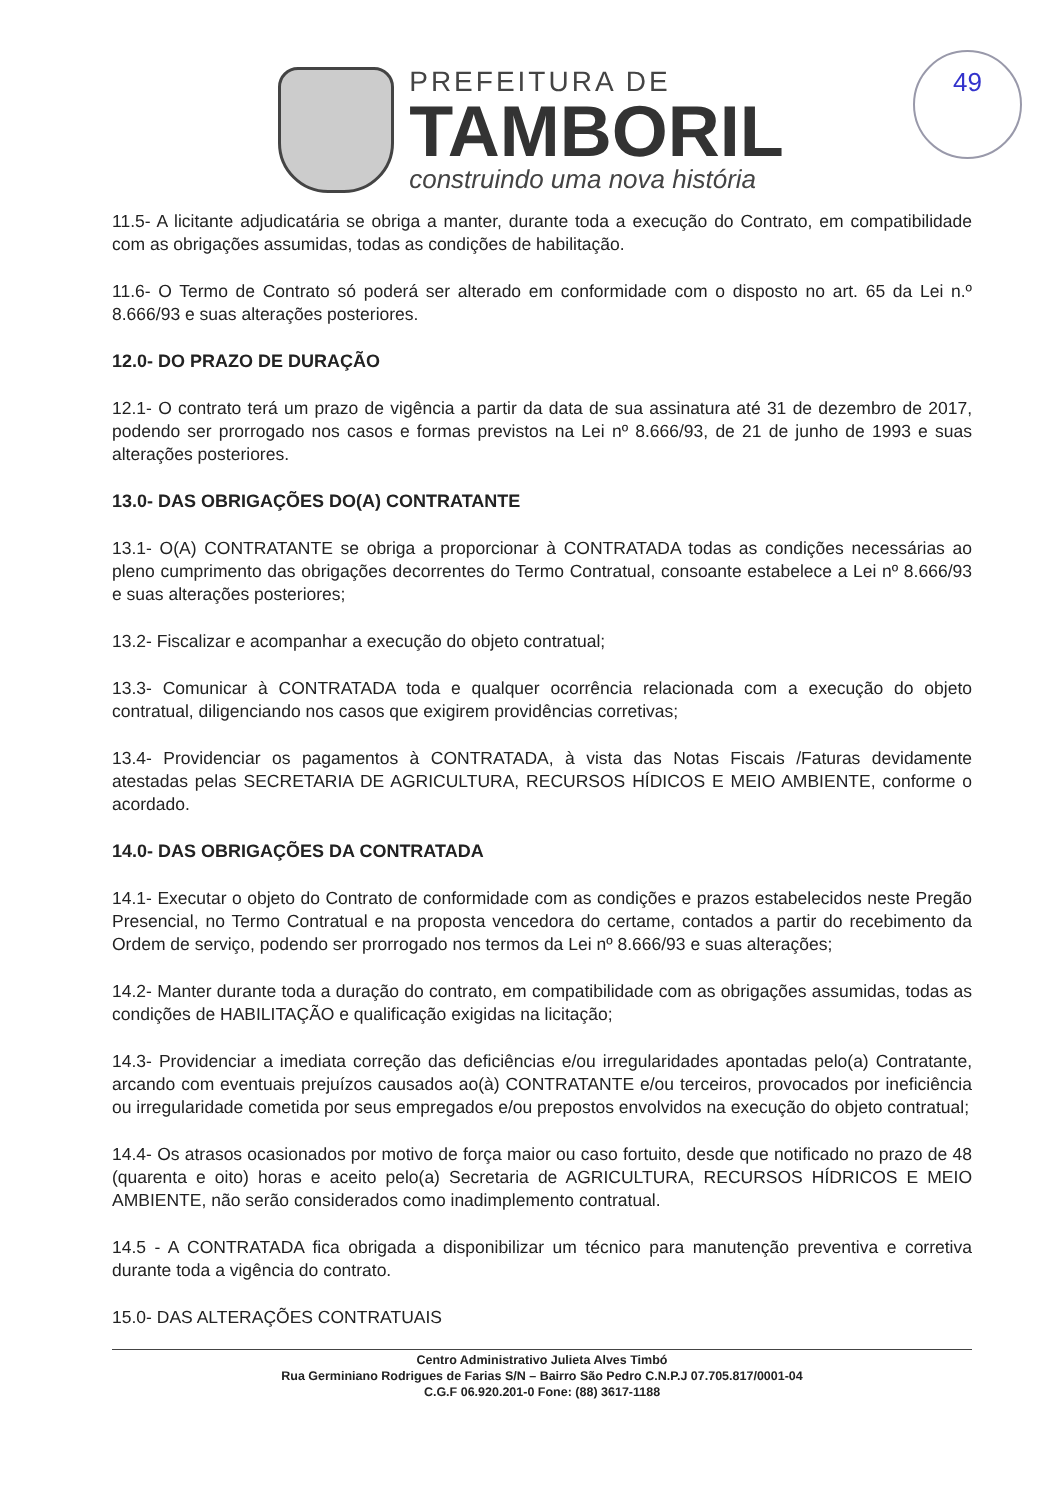49
PREFEITURA DE
TAMBORIL
construindo uma nova história
11.5- A licitante adjudicatária se obriga a manter, durante toda a execução do Contrato, em compatibilidade com as obrigações assumidas, todas as condições de habilitação.
11.6- O Termo de Contrato só poderá ser alterado em conformidade com o disposto no art. 65 da Lei n.º 8.666/93 e suas alterações posteriores.
12.0- DO PRAZO DE DURAÇÃO
12.1- O contrato terá um prazo de vigência a partir da data de sua assinatura até 31 de dezembro de 2017, podendo ser prorrogado nos casos e formas previstos na Lei nº 8.666/93, de 21 de junho de 1993 e suas alterações posteriores.
13.0- DAS OBRIGAÇÕES DO(A) CONTRATANTE
13.1- O(A) CONTRATANTE se obriga a proporcionar à CONTRATADA todas as condições necessárias ao pleno cumprimento das obrigações decorrentes do Termo Contratual, consoante estabelece a Lei nº 8.666/93 e suas alterações posteriores;
13.2- Fiscalizar e acompanhar a execução do objeto contratual;
13.3- Comunicar à CONTRATADA toda e qualquer ocorrência relacionada com a execução do objeto contratual, diligenciando nos casos que exigirem providências corretivas;
13.4- Providenciar os pagamentos à CONTRATADA, à vista das Notas Fiscais /Faturas devidamente atestadas pelas SECRETARIA DE AGRICULTURA, RECURSOS HÍDICOS E MEIO AMBIENTE, conforme o acordado.
14.0- DAS OBRIGAÇÕES DA CONTRATADA
14.1- Executar o objeto do Contrato de conformidade com as condições e prazos estabelecidos neste Pregão Presencial, no Termo Contratual e na proposta vencedora do certame, contados a partir do recebimento da Ordem de serviço, podendo ser prorrogado nos termos da Lei nº 8.666/93 e suas alterações;
14.2- Manter durante toda a duração do contrato, em compatibilidade com as obrigações assumidas, todas as condições de HABILITAÇÃO e qualificação exigidas na licitação;
14.3- Providenciar a imediata correção das deficiências e/ou irregularidades apontadas pelo(a) Contratante, arcando com eventuais prejuízos causados ao(à) CONTRATANTE e/ou terceiros, provocados por ineficiência ou irregularidade cometida por seus empregados e/ou prepostos envolvidos na execução do objeto contratual;
14.4- Os atrasos ocasionados por motivo de força maior ou caso fortuito, desde que notificado no prazo de 48 (quarenta e oito) horas e aceito pelo(a) Secretaria de AGRICULTURA, RECURSOS HÍDRICOS E MEIO AMBIENTE, não serão considerados como inadimplemento contratual.
14.5 - A CONTRATADA fica obrigada a disponibilizar um técnico para manutenção preventiva e corretiva durante toda a vigência do contrato.
15.0- DAS ALTERAÇÕES CONTRATUAIS
Centro Administrativo Julieta Alves Timbó
Rua Germiniano Rodrigues de Farias S/N – Bairro São Pedro C.N.P.J 07.705.817/0001-04
C.G.F 06.920.201-0 Fone: (88) 3617-1188